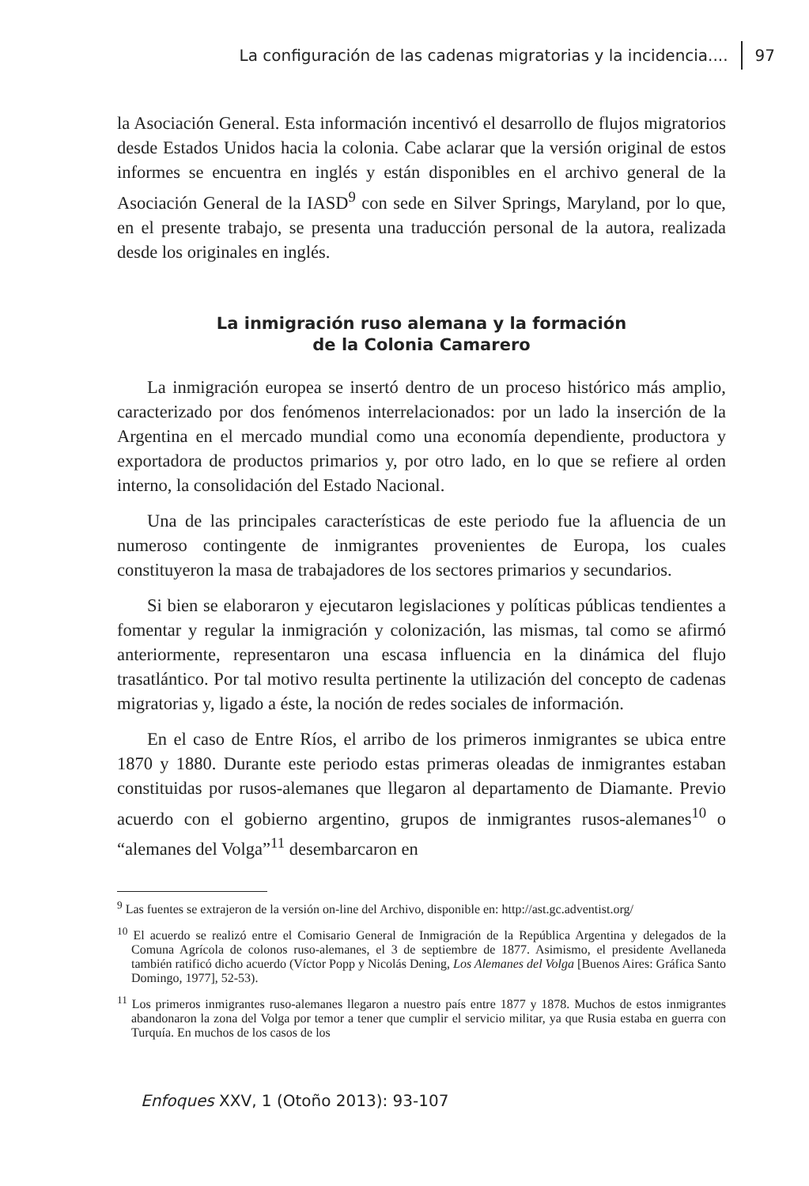La configuración de las cadenas migratorias y la incidencia.... 97
la Asociación General. Esta información incentivó el desarrollo de flujos migratorios desde Estados Unidos hacia la colonia. Cabe aclarar que la versión original de estos informes se encuentra en inglés y están disponibles en el archivo general de la Asociación General de la IASD<sup>9</sup> con sede en Silver Springs, Maryland, por lo que, en el presente trabajo, se presenta una traducción personal de la autora, realizada desde los originales en inglés.
La inmigración ruso alemana y la formación
de la Colonia Camarero
La inmigración europea se insertó dentro de un proceso histórico más amplio, caracterizado por dos fenómenos interrelacionados: por un lado la inserción de la Argentina en el mercado mundial como una economía dependiente, productora y exportadora de productos primarios y, por otro lado, en lo que se refiere al orden interno, la consolidación del Estado Nacional.
Una de las principales características de este periodo fue la afluencia de un numeroso contingente de inmigrantes provenientes de Europa, los cuales constituyeron la masa de trabajadores de los sectores primarios y secundarios.
Si bien se elaboraron y ejecutaron legislaciones y políticas públicas tendientes a fomentar y regular la inmigración y colonización, las mismas, tal como se afirmó anteriormente, representaron una escasa influencia en la dinámica del flujo trasatlántico. Por tal motivo resulta pertinente la utilización del concepto de cadenas migratorias y, ligado a éste, la noción de redes sociales de información.
En el caso de Entre Ríos, el arribo de los primeros inmigrantes se ubica entre 1870 y 1880. Durante este periodo estas primeras oleadas de inmigrantes estaban constituidas por rusos-alemanes que llegaron al departamento de Diamante. Previo acuerdo con el gobierno argentino, grupos de inmigrantes rusos-alemanes<sup>10</sup> o “alemanes del Volga”<sup>11</sup> desembarcaron en
<sup>9</sup> Las fuentes se extrajeron de la versión on-line del Archivo, disponible en: http://ast.gc.adventist.org/
<sup>10</sup> El acuerdo se realizó entre el Comisario General de Inmigración de la República Argentina y delegados de la Comuna Agrícola de colonos ruso-alemanes, el 3 de septiembre de 1877. Asimismo, el presidente Avellaneda también ratificó dicho acuerdo (Víctor Popp y Nicolás Dening, Los Alemanes del Volga [Buenos Aires: Gráfica Santo Domingo, 1977], 52-53).
<sup>11</sup> Los primeros inmigrantes ruso-alemanes llegaron a nuestro país entre 1877 y 1878. Muchos de estos inmigrantes abandonaron la zona del Volga por temor a tener que cumplir el servicio militar, ya que Rusia estaba en guerra con Turquía. En muchos de los casos de los
Enfoques XXV, 1 (Otoño 2013): 93-107